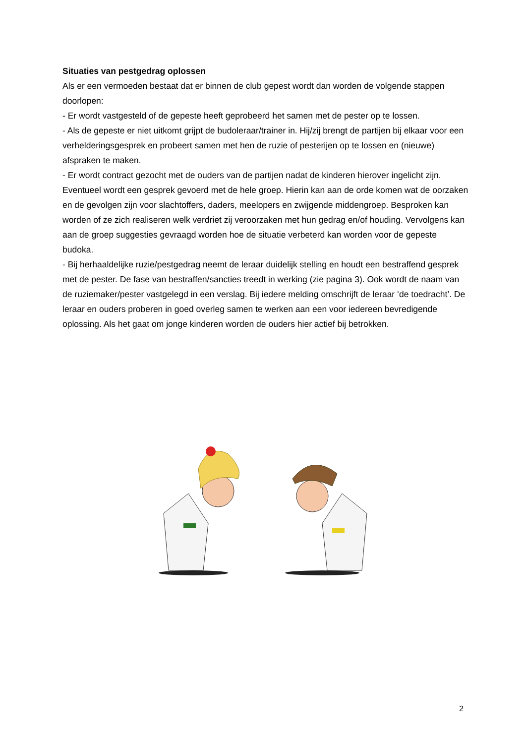Situaties van pestgedrag oplossen
Als er een vermoeden bestaat dat er binnen de club gepest wordt dan worden de volgende stappen doorlopen:
- Er wordt vastgesteld of de gepeste heeft geprobeerd het samen met de pester op te lossen.
- Als de gepeste er niet uitkomt grijpt de budoleraar/trainer in. Hij/zij brengt de partijen bij elkaar voor een verhelderingsgesprek en probeert samen met hen de ruzie of pesterijen op te lossen en (nieuwe) afspraken te maken.
- Er wordt contract gezocht met de ouders van de partijen nadat de kinderen hierover ingelicht zijn. Eventueel wordt een gesprek gevoerd met de hele groep. Hierin kan aan de orde komen wat de oorzaken en de gevolgen zijn voor slachtoffers, daders, meelopers en zwijgende middengroep. Besproken kan worden of ze zich realiseren welk verdriet zij veroorzaken met hun gedrag en/of houding. Vervolgens kan aan de groep suggesties gevraagd worden hoe de situatie verbeterd kan worden voor de gepeste budoka.
- Bij herhaaldelijke ruzie/pestgedrag neemt de leraar duidelijk stelling en houdt een bestraffend gesprek met de pester. De fase van bestraffen/sancties treedt in werking (zie pagina 3). Ook wordt de naam van de ruziemaker/pester vastgelegd in een verslag. Bij iedere melding omschrijft de leraar ‘de toedracht’. De leraar en ouders proberen in goed overleg samen te werken aan een voor iedereen bevredigende oplossing. Als het gaat om jonge kinderen worden de ouders hier actief bij betrokken.
2